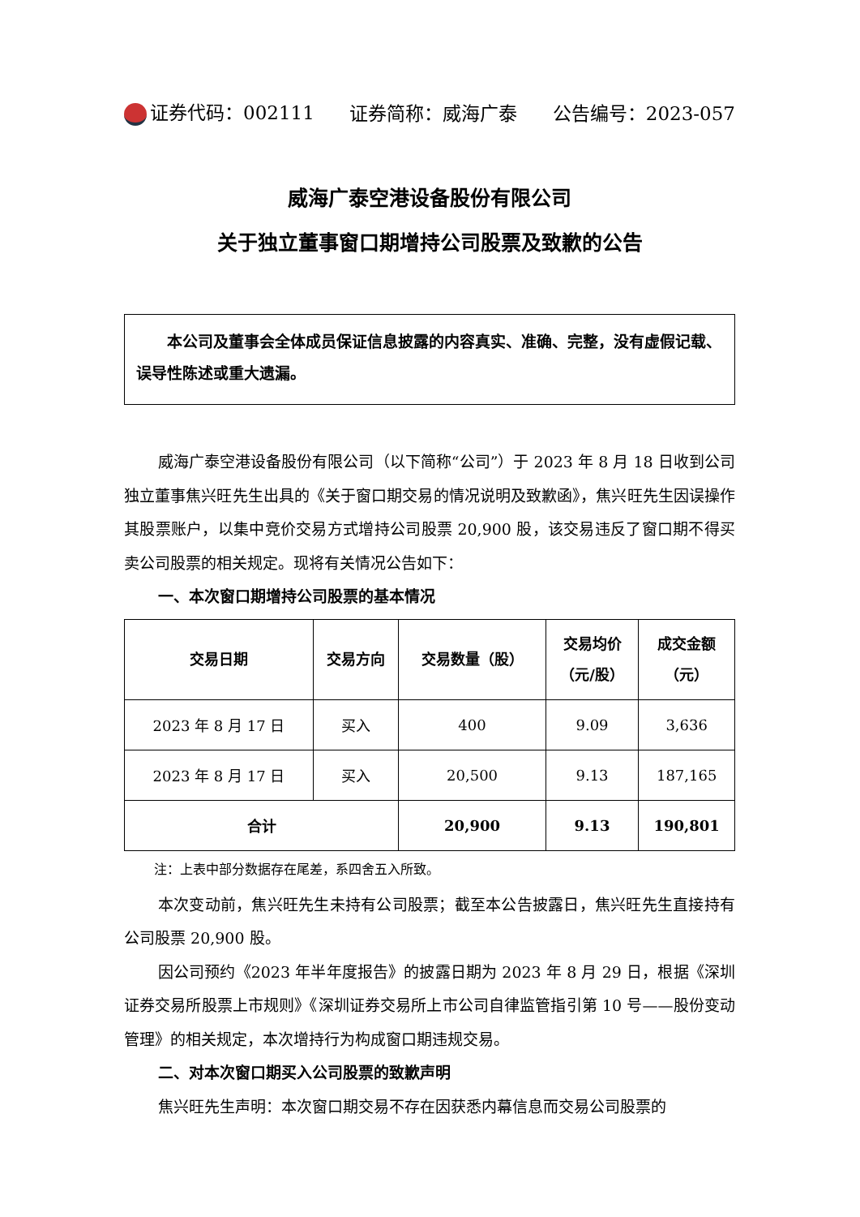证券代码：002111 证券简称：威海广泰 公告编号：2023-057
威海广泰空港设备股份有限公司
关于独立董事窗口期增持公司股票及致歉的公告
本公司及董事会全体成员保证信息披露的内容真实、准确、完整，没有虚假记载、误导性陈述或重大遗漏。
威海广泰空港设备股份有限公司（以下简称“公司”）于 2023 年 8 月 18 日收到公司独立董事焦兴旺先生出具的《关于窗口期交易的情况说明及致歉函》，焦兴旺先生因误操作其股票账户，以集中竞价交易方式增持公司股票 20,900 股，该交易违反了窗口期不得买卖公司股票的相关规定。现将有关情况公告如下：
一、本次窗口期增持公司股票的基本情况
| 交易日期 | 交易方向 | 交易数量（股） | 交易均价 （元/股） | 成交金额 （元） |
| --- | --- | --- | --- | --- |
| 2023 年 8 月 17 日 | 买入 | 400 | 9.09 | 3,636 |
| 2023 年 8 月 17 日 | 买入 | 20,500 | 9.13 | 187,165 |
| 合计 | | 20,900 | 9.13 | 190,801 |
注：上表中部分数据存在尾差，系四舍五入所致。
本次变动前，焦兴旺先生未持有公司股票；截至本公告披露日，焦兴旺先生直接持有公司股票 20,900 股。
因公司预约《2023 年半年度报告》的披露日期为 2023 年 8 月 29 日，根据《深圳证券交易所股票上市规则》《深圳证券交易所上市公司自律监管指引第 10 号——股份变动管理》的相关规定，本次增持行为构成窗口期违规交易。
二、对本次窗口期买入公司股票的致歉声明
焦兴旺先生声明：本次窗口期交易不存在因获悉内幕信息而交易公司股票的